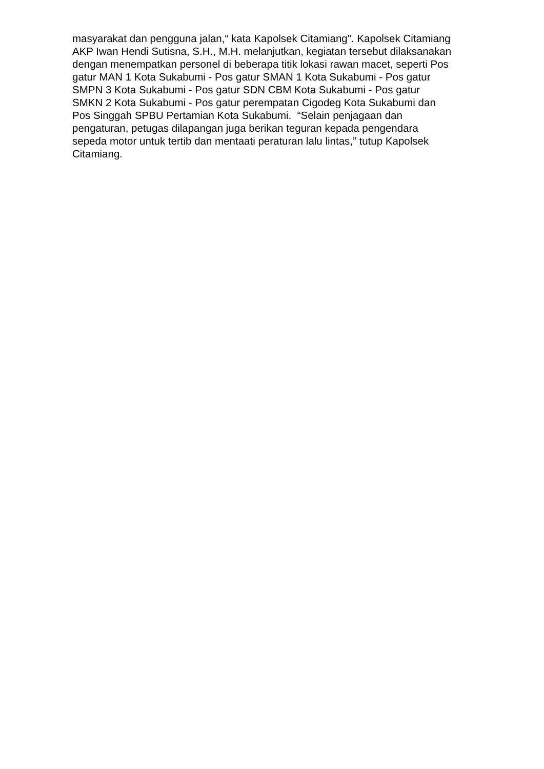masyarakat dan pengguna jalan,“ kata Kapolsek Citamiang". Kapolsek Citamiang
AKP Iwan Hendi Sutisna, S.H., M.H. melanjutkan, kegiatan tersebut dilaksanakan
dengan menempatkan personel di beberapa titik lokasi rawan macet, seperti Pos
gatur MAN 1 Kota Sukabumi - Pos gatur SMAN 1 Kota Sukabumi - Pos gatur
SMPN 3 Kota Sukabumi - Pos gatur SDN CBM Kota Sukabumi - Pos gatur
SMKN 2 Kota Sukabumi - Pos gatur perempatan Cigodeg Kota Sukabumi dan
Pos Singgah SPBU Pertamian Kota Sukabumi. “Selain penjagaan dan
pengaturan, petugas dilapangan juga berikan teguran kepada pengendara
sepeda motor untuk tertib dan mentaati peraturan lalu lintas,” tutup Kapolsek
Citamiang.